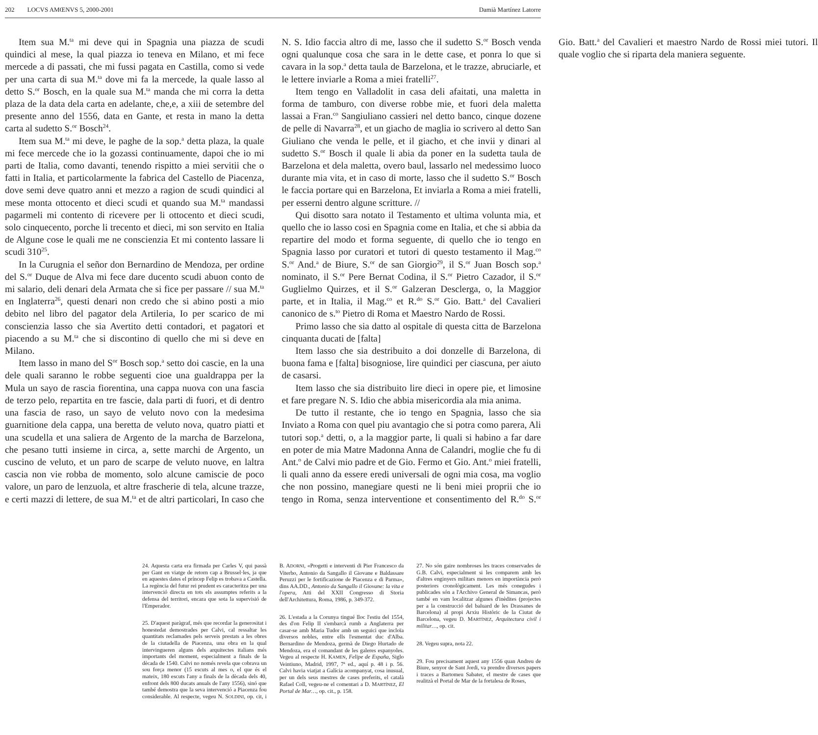202 LOCVS AMŒNVS 5, 2000-2001 Damià Martínez Latorre
Item sua M.<sup>ta</sup> mi deve qui in Spagnia una piazza de scudi quindici al mese, la qual piazza io teneva en Milano, et mi fece mercede a di passati, che mi fussi pagata en Castilla, como si vede per una carta di sua M.<sup>ta</sup> dove mi fa la mercede, la quale lasso al detto S.<sup>or</sup> Bosch, en la quale sua M.<sup>ta</sup> manda che mi corra la detta plaza de la data dela carta en adelante, che,e, a xiii de setembre del presente anno del 1556, data en Gante, et resta in mano la detta carta al sudetto S.<sup>or</sup> Bosch<sup>24</sup>.
Item sua M.<sup>ta</sup> mi deve, le paghe de la sop.<sup>a</sup> detta plaza, la quale mi fece mercede che io la gozassi continuamente, dapoi che io mi parti de Italia, como davanti, tenendo rispitto a miei servitii che o fatti in Italia, et particolarmente la fabrica del Castello de Piacenza, dove semi deve quatro anni et mezzo a ragion de scudi quindici al mese monta ottocento et dieci scudi et quando sua M.<sup>ta</sup> mandassi pagarmeli mi contento di ricevere per li ottocento et dieci scudi, solo cinquecento, porche li trecento et dieci, mi son servito en Italia de Algune cose le quali me ne conscienzia Et mi contento lassare li scudi 310<sup>25</sup>.
In la Curugnia el señor don Bernardino de Mendoza, per ordine del S.<sup>or</sup> Duque de Alva mi fece dare ducento scudi abuon conto de mi salario, deli denari dela Armata che si fice per passare // sua M.<sup>ta</sup> en Inglaterra<sup>26</sup>, questi denari non credo che si abino posti a mio debito nel libro del pagator dela Artileria, Io per scarico de mi conscienzia lasso che sia Avertito detti contadori, et pagatori et piacendo a su M.<sup>ta</sup> che si discontino di quello che mi si deve en Milano.
Item lasso in mano del S<sup>or</sup> Bosch sop.<sup>a</sup> setto doi cascie, en la una dele quali saranno le robbe seguenti cioe una gualdrappa per la Mula un sayo de rascia fiorentina, una cappa nuova con una fascia de terzo pelo, repartita en tre fascie, dala parti di fuori, et di dentro una fascia de raso, un sayo de veluto novo con la medesima guarnitione dela cappa, una beretta de veluto nova, quatro piatti et una scudella et una saliera de Argento de la marcha de Barzelona, che pesano tutti insieme in circa, a, sette marchi de Argento, un cuscino de veluto, et un paro de scarpe de veluto nuove, en laltra cascia non vie robba de momento, solo alcune camiscie de poco valore, un paro de lenzuola, et altre frascherie di tela, alcune trazze, e certi mazzi di lettere, de sua M.<sup>ta</sup> et de altri particolari, In caso che N. S. Idio faccia altro di me, lasso che il sudetto S.<sup>or</sup> Bosch venda ogni qualunque cosa che sara in le dette case, et ponra lo que si cavara in la sop.<sup>a</sup> detta taula de Barzelona, et le trazze, abruciarle, et le lettere inviarle a Roma a miei fratelli<sup>27</sup>.
Item tengo en Valladolit in casa deli afaitati, una maletta in forma de tamburo, con diverse robbe mie, et fuori dela maletta lassai a Fran.<sup>co</sup> Sangiuliano cassieri nel detto banco, cinque dozene de pelle di Navarra<sup>28</sup>, et un giacho de maglia io scrivero al detto San Giuliano che venda le pelle, et il giacho, et che invii y dinari al sudetto S.<sup>or</sup> Bosch il quale li abia da poner en la sudetta taula de Barzelona et dela maletta, overo baul, lassarlo nel medessimo luoco durante mia vita, et in caso di morte, lasso che il sudetto S.<sup>or</sup> Bosch le faccia portare qui en Barzelona, Et inviarla a Roma a miei fratelli, per esserni dentro algune scritture. //
Qui disotto sara notato il Testamento et ultima volunta mia, et quello che io lasso cosi en Spagnia come en Italia, et che si abbia da repartire del modo et forma seguente, di quello che io tengo en Spagnia lasso por curatori et tutori di questo testamento il Mag.<sup>co</sup> S.<sup>or</sup> And.<sup>a</sup> de Biure, S.<sup>or</sup> de san Giorgio<sup>29</sup>, il S.<sup>or</sup> Juan Bosch sop.<sup>a</sup> nominato, il S.<sup>or</sup> Pere Bernat Codina, il S.<sup>or</sup> Pietro Cazador, il S.<sup>or</sup> Guglielmo Quirzes, et il S.<sup>or</sup> Galzeran Desclerga, o, la Maggior parte, et in Italia, il Mag.<sup>co</sup> et R.<sup>do</sup> S.<sup>or</sup> Gio. Batt.<sup>a</sup> del Cavalieri canonico de s.<sup>to</sup> Pietro di Roma et Maestro Nardo de Rossi.
Primo lasso che sia datto al ospitale di questa citta de Barzelona cinquanta ducati de [falta]
Item lasso che sia destribuito a doi donzelle di Barzelona, di buona fama e [falta] bisogniose, lire quindici per ciascuna, per aiuto de casarsi.
Item lasso che sia distribuito lire dieci in opere pie, et limosine et fare pregare N. S. Idio che abbia misericordia ala mia anima.
De tutto il restante, che io tengo en Spagnia, lasso che sia Inviato a Roma con quel piu avantagio che si potra como parera, Ali tutori sop.<sup>a</sup> detti, o, a la maggior parte, li quali si habino a far dare en poter de mia Matre Madonna Anna de Calandri, moglie che fu di Ant.<sup>o</sup> de Calvi mio padre et de Gio. Fermo et Gio. Ant.<sup>o</sup> miei fratelli, li quali anno da essere eredi universali de ogni mia cosa, ma voglio che non possino, manegiare questi ne li beni miei proprii che io tengo in Roma, senza interventione et consentimento del R.<sup>do</sup> S.<sup>or</sup> Gio. Batt.<sup>a</sup> del Cavalieri et maestro Nardo de Rossi miei tutori. Il quale voglio che si riparta dela maniera seguente.
24. Aquesta carta era firmada per Carles V, qui passà per Gant en viatge de retorn cap a Brussel·les, ja que en aquestes dates el príncep Felip es trobava a Castella. La regència del futur rei prudent es caracteritza per una intervenció directa en tots els assumptes referits a la defensa del territori, encara que sota la supervisió de l'Emperador.
25. D'aquest paràgraf, més que recordar la generositat i honestedat demostrades per Calvi, cal ressaltar les quantitats reclamades pels serveis prestats a les obres de la ciutadella de Piacenza, una obra en la qual intervingueren alguns dels arquitectes italians més importants del moment, especialment a finals de la dècada de 1540. Calvi no només revela que cobrava un sou força menor (15 escuts al mes o, el que és el mateix, 180 escuts l'any a finals de la dècada dels 40, enfront dels 800 ducats anuals de l'any 1556), sinó que també demostra que la seva intervenció a Piacenza fou considerable. Al respecte, vegeu N. SOLDINI, op. cit, i B. ADORNI, «Progetti e interventi di Pier Francesco da Viterbo, Antonio da Sangallo il Giovane e Baldassare Peruzzi per le fortificazione de Piacenza e di Parma», dins AA.DD., Antonio da Sangallo il Giovane: la vita e l'opera, Atti del XXII Congresso di Storia dell'Architettura, Roma, 1986, p. 349-372.
26. L'estada a la Corunya tingué lloc l'estiu del 1554, des d'on Felip II s'embarcà rumb a Anglaterra per casar-se amb Maria Tudor amb un seguici que incloïa diversos nobles, entre ells l'esmentat duc d'Alba. Bernardino de Mendoza, germà de Diego Hurtado de Mendoza, era el comandant de les galeres espanyoles. Vegeu al respecte H. KAMEN, Felipe de España, Siglo Veintiuno, Madrid, 1997, 7ª ed., aquí p. 48 i p. 56. Calvi havia viatjat a Galícia acompanyat, cosa inusual, per un dels seus mestres de cases preferits, el català Rafael Coll, vegeu-ne el comentari a D. MARTÍNEZ, El Portal de Mar…, op. cit., p. 158.
27. No són gaire nombroses les traces conservades de G.B. Calvi, especialment si les comparem amb les d'altres enginyers militars menors en importància però posteriors cronològicament. Les més conegudes i publicades són a l'Archivo General de Simancas, però també en vam localitzar algunes d'inèdites (projectes per a la construcció del baluard de les Drassanes de Barcelona) al propi Arxiu Històric de la Ciutat de Barcelona, vegeu D. MARTÍNEZ, Arquitectura civil i militar…, op. cit.
28. Vegeu supra, nota 22.
29. Fou precisament aquest any 1556 quan Andreu de Biure, senyor de Sant Jordi, va prendre diversos papers i traces a Bartomeu Sabater, el mestre de cases que realitzà el Portal de Mar de la fortalesa de Roses,